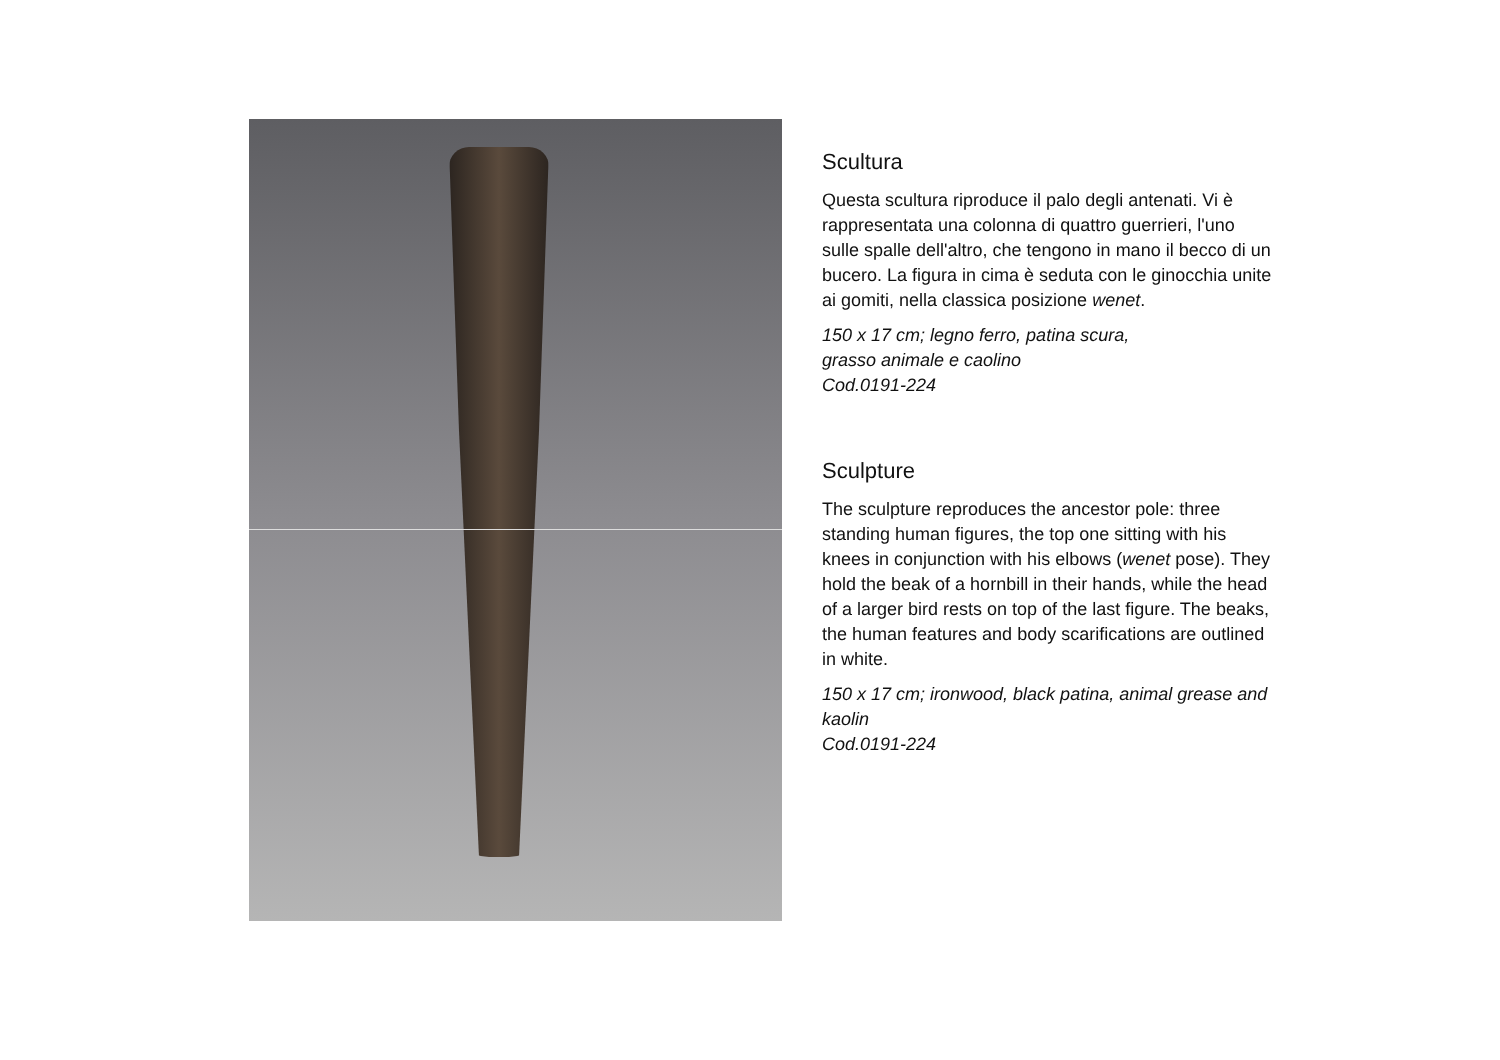Scultura
Questa scultura riproduce il palo degli antenati. Vi è rappresentata una colonna di quattro guerrieri, l'uno sulle spalle dell'altro, che tengono in mano il becco di un bucero. La figura in cima è seduta con le ginocchia unite ai gomiti, nella classica posizione wenet.
150 x 17 cm; legno ferro, patina scura,
grasso animale e caolino
Cod.0191-224
Sculpture
The sculpture reproduces the ancestor pole: three standing human figures, the top one sitting with his knees in conjunction with his elbows (wenet pose). They hold the beak of a hornbill in their hands, while the head of a larger bird rests on top of the last figure. The beaks, the human features and body scarifications are outlined in white.
150 x 17 cm; ironwood, black patina, animal grease and kaolin
Cod.0191-224